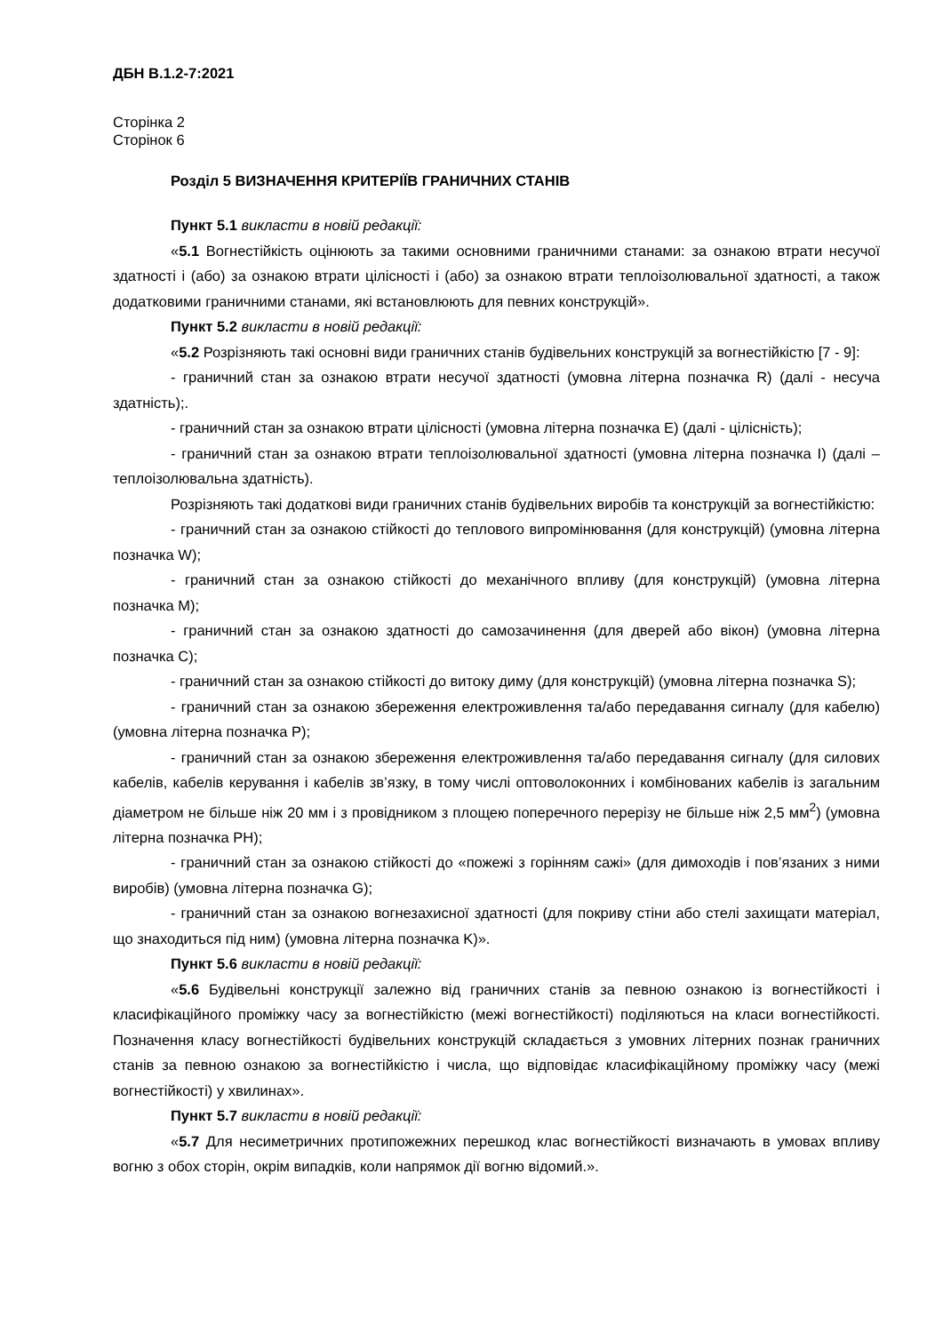ДБН В.1.2-7:2021
Сторінка 2
Сторінок 6
Розділ 5 ВИЗНАЧЕННЯ КРИТЕРІЇВ ГРАНИЧНИХ СТАНІВ
Пункт 5.1 викласти в новій редакції:
«5.1 Вогнестійкість оцінюють за такими основними граничними станами: за ознакою втрати несучої здатності і (або) за ознакою втрати цілісності і (або) за ознакою втрати теплоізолювальної здатності, а також додатковими граничними станами, які встановлюють для певних конструкцій».
Пункт 5.2 викласти в новій редакції:
«5.2 Розрізняють такі основні види граничних станів будівельних конструкцій за вогнестійкістю [7 - 9]:
- граничний стан за ознакою втрати несучої здатності (умовна літерна позначка R) (далі - несуча здатність);.
- граничний стан за ознакою втрати цілісності (умовна літерна позначка E) (далі - цілісність);
- граничний стан за ознакою втрати теплоізолювальної здатності (умовна літерна позначка I) (далі – теплоізолювальна здатність).
Розрізняють такі додаткові види граничних станів будівельних виробів та конструкцій за вогнестійкістю:
- граничний стан за ознакою стійкості до теплового випромінювання (для конструкцій) (умовна літерна позначка W);
- граничний стан за ознакою стійкості до механічного впливу (для конструкцій) (умовна літерна позначка M);
- граничний стан за ознакою здатності до самозачинення (для дверей або вікон) (умовна літерна позначка C);
- граничний стан за ознакою стійкості до витоку диму (для конструкцій) (умовна літерна позначка S);
- граничний стан за ознакою збереження електроживлення та/або передавання сигналу (для кабелю) (умовна літерна позначка P);
- граничний стан за ознакою збереження електроживлення та/або передавання сигналу (для силових кабелів, кабелів керування і кабелів зв’язку, в тому числі оптоволоконних і комбінованих кабелів із загальним діаметром не більше ніж 20 мм і з провідником з площею поперечного перерізу не більше ніж 2,5 мм<sup>2</sup>) (умовна літерна позначка PH);
- граничний стан за ознакою стійкості до «пожежі з горінням сажі» (для димоходів і пов’язаних з ними виробів) (умовна літерна позначка G);
- граничний стан за ознакою вогнезахисної здатності (для покриву стіни або стелі захищати матеріал, що знаходиться під ним) (умовна літерна позначка K)».
Пункт 5.6 викласти в новій редакції:
«5.6 Будівельні конструкції залежно від граничних станів за певною ознакою із вогнестійкості і класифікаційного проміжку часу за вогнестійкістю (межі вогнестійкості) поділяються на класи вогнестійкості. Позначення класу вогнестійкості будівельних конструкцій складається з умовних літерних познак граничних станів за певною ознакою за вогнестійкістю і числа, що відповідає класифікаційному проміжку часу (межі вогнестійкості) у хвилинах».
Пункт 5.7 викласти в новій редакції:
«5.7 Для несиметричних протипожежних перешкод клас вогнестійкості визначають в умовах впливу вогню з обох сторін, окрім випадків, коли напрямок дії вогню відомий.».